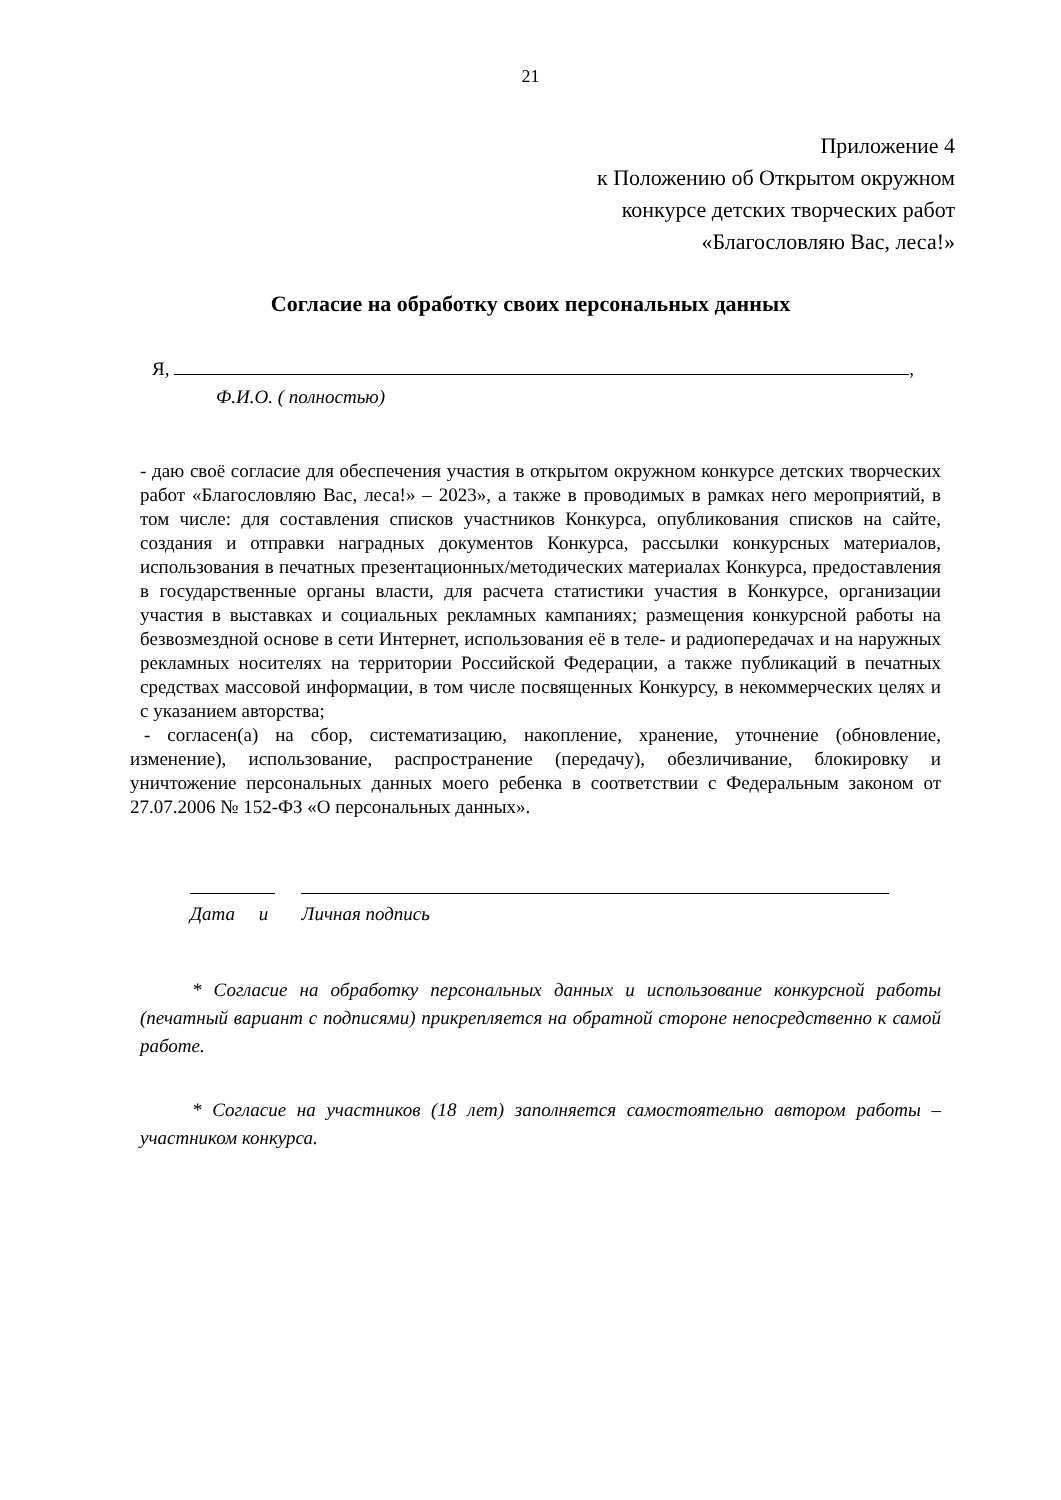21
Приложение 4
к Положению об Открытом окружном
конкурсе детских творческих работ
«Благословляю Вас, леса!»
Согласие на обработку своих персональных данных
Я, ,
Ф.И.О. ( полностью)
- даю своё согласие для обеспечения участия в открытом окружном конкурсе детских творческих работ «Благословляю Вас, леса!» – 2023», а также в проводимых в рамках него мероприятий, в том числе: для составления списков участников Конкурса, опубликования списков на сайте, создания и отправки наградных документов Конкурса, рассылки конкурсных материалов, использования в печатных презентационных/методических материалах Конкурса, предоставления в государственные органы власти, для расчета статистики участия в Конкурсе, организации участия в выставках и социальных рекламных кампаниях; размещения конкурсной работы на безвозмездной основе в сети Интернет, использования её в теле- и радиопередачах и на наружных рекламных носителях на территории Российской Федерации, а также публикаций в печатных средствах массовой информации, в том числе посвященных Конкурсу, в некоммерческих целях и с указанием авторства;
- согласен(а) на сбор, систематизацию, накопление, хранение, уточнение (обновление, изменение), использование, распространение (передачу), обезличивание, блокировку и уничтожение персональных данных моего ребенка в соответствии с Федеральным законом от 27.07.2006 № 152-ФЗ «О персональных данных».
Дата и Личная подпись
* Согласие на обработку персональных данных и использование конкурсной работы (печатный вариант с подписями) прикрепляется на обратной стороне непосредственно к самой работе.
* Согласие на участников (18 лет) заполняется самостоятельно автором работы – участником конкурса.